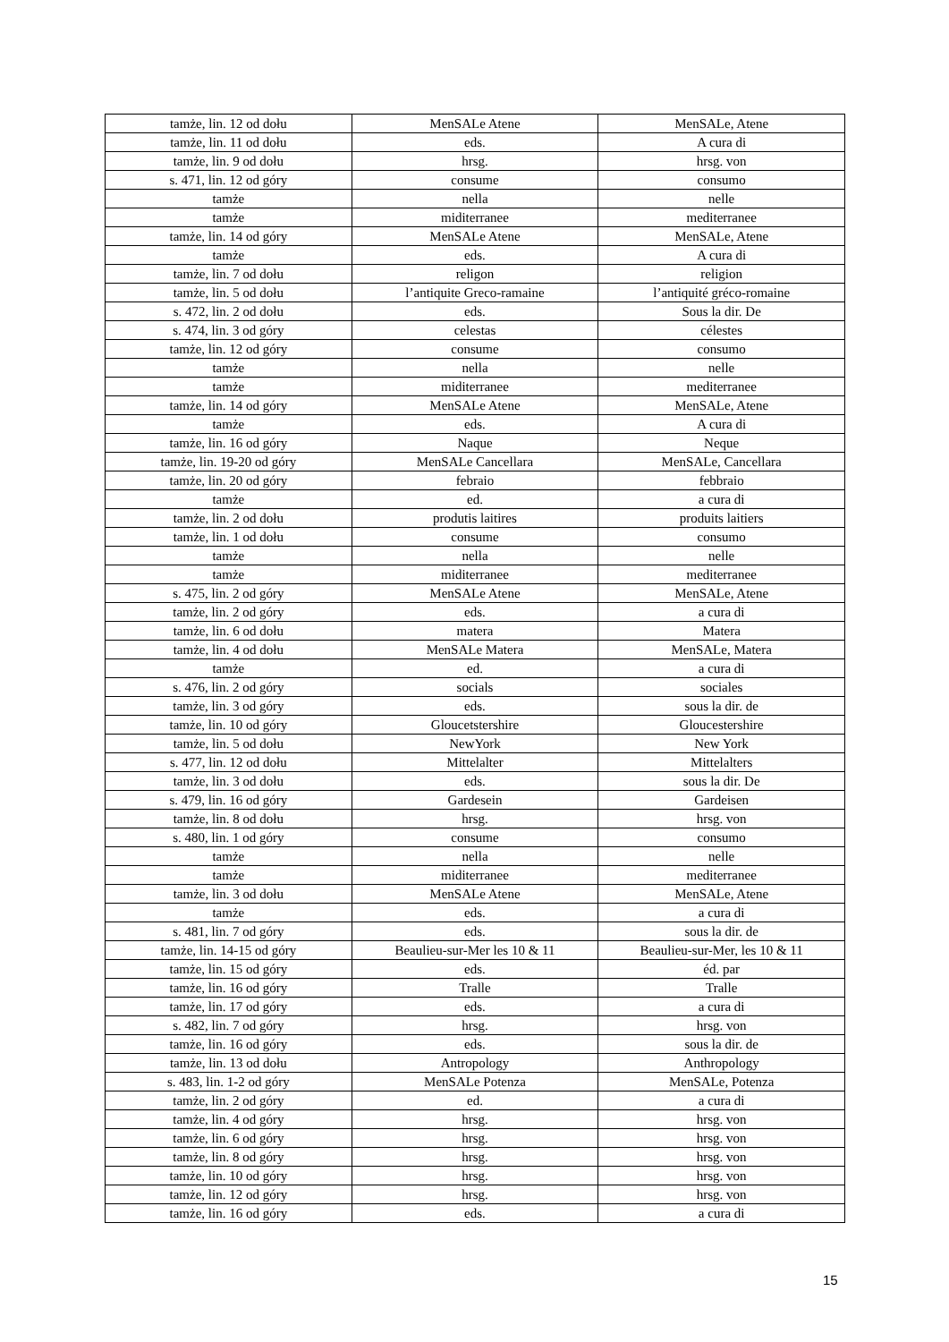| tamże, lin. 12 od dołu | MenSALe Atene | MenSALe, Atene |
| tamże, lin. 11 od dołu | eds. | A cura di |
| tamże, lin. 9 od dołu | hrsg. | hrsg. von |
| s. 471, lin. 12 od góry | consume | consumo |
| tamże | nella | nelle |
| tamże | miditerranee | mediterranee |
| tamże, lin. 14 od góry | MenSALe Atene | MenSALe, Atene |
| tamże | eds. | A cura di |
| tamże, lin. 7 od dołu | religon | religion |
| tamże, lin. 5 od dołu | l’antiquite Greco-ramaine | l’antiquité gréco-romaine |
| s. 472, lin. 2 od dołu | eds. | Sous la dir. De |
| s. 474, lin. 3 od góry | celestas | célestes |
| tamże, lin. 12 od góry | consume | consumo |
| tamże | nella | nelle |
| tamże | miditerranee | mediterranee |
| tamże, lin. 14 od góry | MenSALe Atene | MenSALe, Atene |
| tamże | eds. | A cura di |
| tamże, lin. 16 od góry | Naque | Neque |
| tamże, lin. 19-20 od góry | MenSALe Cancellara | MenSALe, Cancellara |
| tamże, lin. 20 od góry | febraio | febbraio |
| tamże | ed. | a cura di |
| tamże, lin. 2 od dołu | produtis laitires | produits laitiers |
| tamże, lin. 1 od dołu | consume | consumo |
| tamże | nella | nelle |
| tamże | miditerranee | mediterranee |
| s. 475, lin. 2 od góry | MenSALe Atene | MenSALe, Atene |
| tamże, lin. 2 od góry | eds. | a cura di |
| tamże, lin. 6 od dołu | matera | Matera |
| tamże, lin. 4 od dołu | MenSALe Matera | MenSALe, Matera |
| tamże | ed. | a cura di |
| s. 476, lin. 2 od góry | socials | sociales |
| tamże, lin. 3 od góry | eds. | sous la dir. de |
| tamże, lin. 10 od góry | Gloucetstershire | Gloucestershire |
| tamże, lin. 5 od dołu | NewYork | New York |
| s. 477, lin. 12 od dołu | Mittelalter | Mittelalters |
| tamże, lin. 3 od dołu | eds. | sous la dir. De |
| s. 479, lin. 16 od góry | Gardesein | Gardeisen |
| tamże, lin. 8 od dołu | hrsg. | hrsg. von |
| s. 480, lin. 1 od góry | consume | consumo |
| tamże | nella | nelle |
| tamże | miditerranee | mediterranee |
| tamże, lin. 3 od dołu | MenSALe Atene | MenSALe, Atene |
| tamże | eds. | a cura di |
| s. 481, lin. 7 od góry | eds. | sous la dir. de |
| tamże, lin. 14-15 od góry | Beaulieu-sur-Mer les 10 & 11 | Beaulieu-sur-Mer, les 10 & 11 |
| tamże, lin. 15 od góry | eds. | éd. par |
| tamże, lin. 16 od góry | Tralle | Tralle |
| tamże, lin. 17 od góry | eds. | a cura di |
| s. 482, lin. 7 od góry | hrsg. | hrsg. von |
| tamże, lin. 16 od góry | eds. | sous la dir. de |
| tamże, lin. 13 od dołu | Antropology | Anthropology |
| s. 483, lin. 1-2 od góry | MenSALe Potenza | MenSALe, Potenza |
| tamże, lin. 2 od góry | ed. | a cura di |
| tamże, lin. 4 od góry | hrsg. | hrsg. von |
| tamże, lin. 6 od góry | hrsg. | hrsg. von |
| tamże, lin. 8 od góry | hrsg. | hrsg. von |
| tamże, lin. 10 od góry | hrsg. | hrsg. von |
| tamże, lin. 12 od góry | hrsg. | hrsg. von |
| tamże, lin. 16 od góry | eds. | a cura di |
15